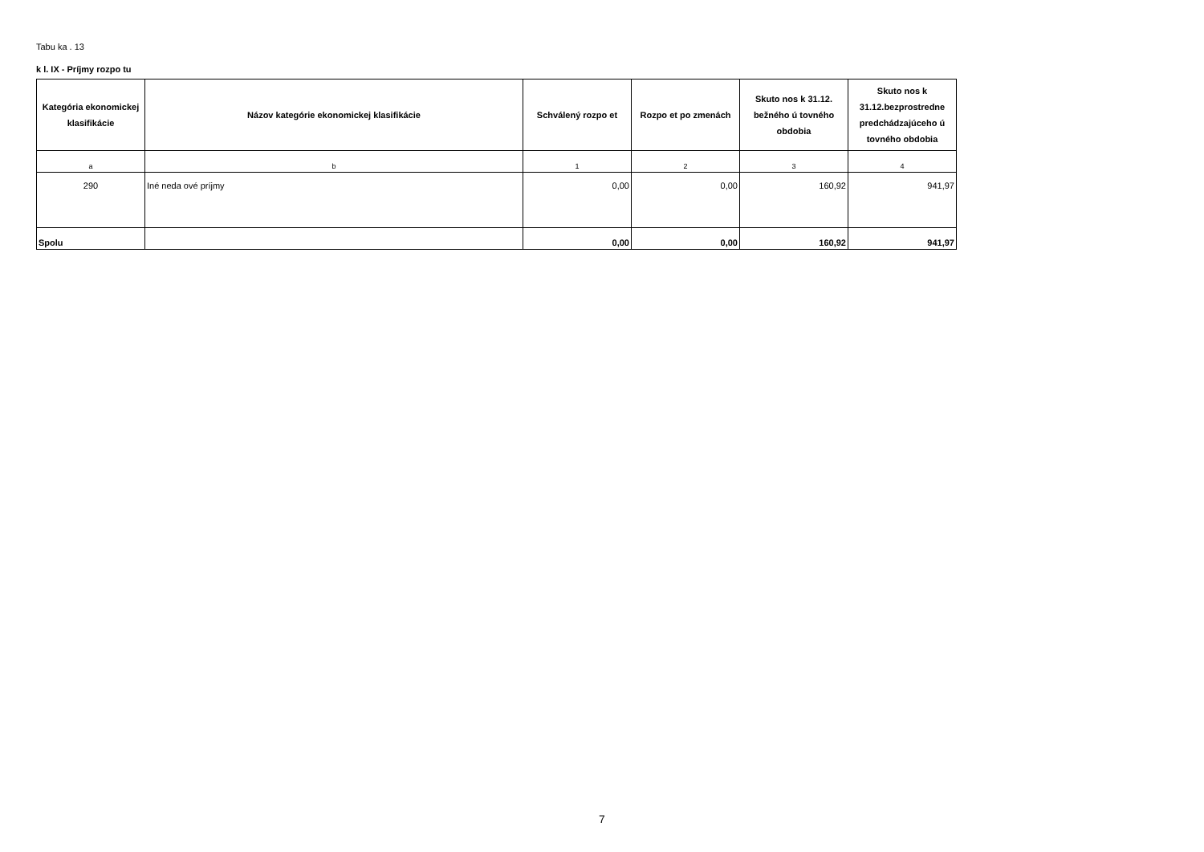Tabu ka . 13
k l. IX - Príjmy rozpo tu
| Kategória ekonomickej klasifikácie | Názov kategórie ekonomickej klasifikácie | Schválený rozpo et | Rozpo et po zmenách | Skuto nos k 31.12. bežného ú tovného obdobia | Skuto nos k 31.12.bezprostredne predchádzajúceho ú tovného obdobia |
| --- | --- | --- | --- | --- | --- |
| a | b | 1 | 2 | 3 | 4 |
| 290 | Iné neda ové príjmy | 0,00 | 0,00 | 160,92 | 941,97 |
| Spolu | | 0,00 | 0,00 | 160,92 | 941,97 |
7